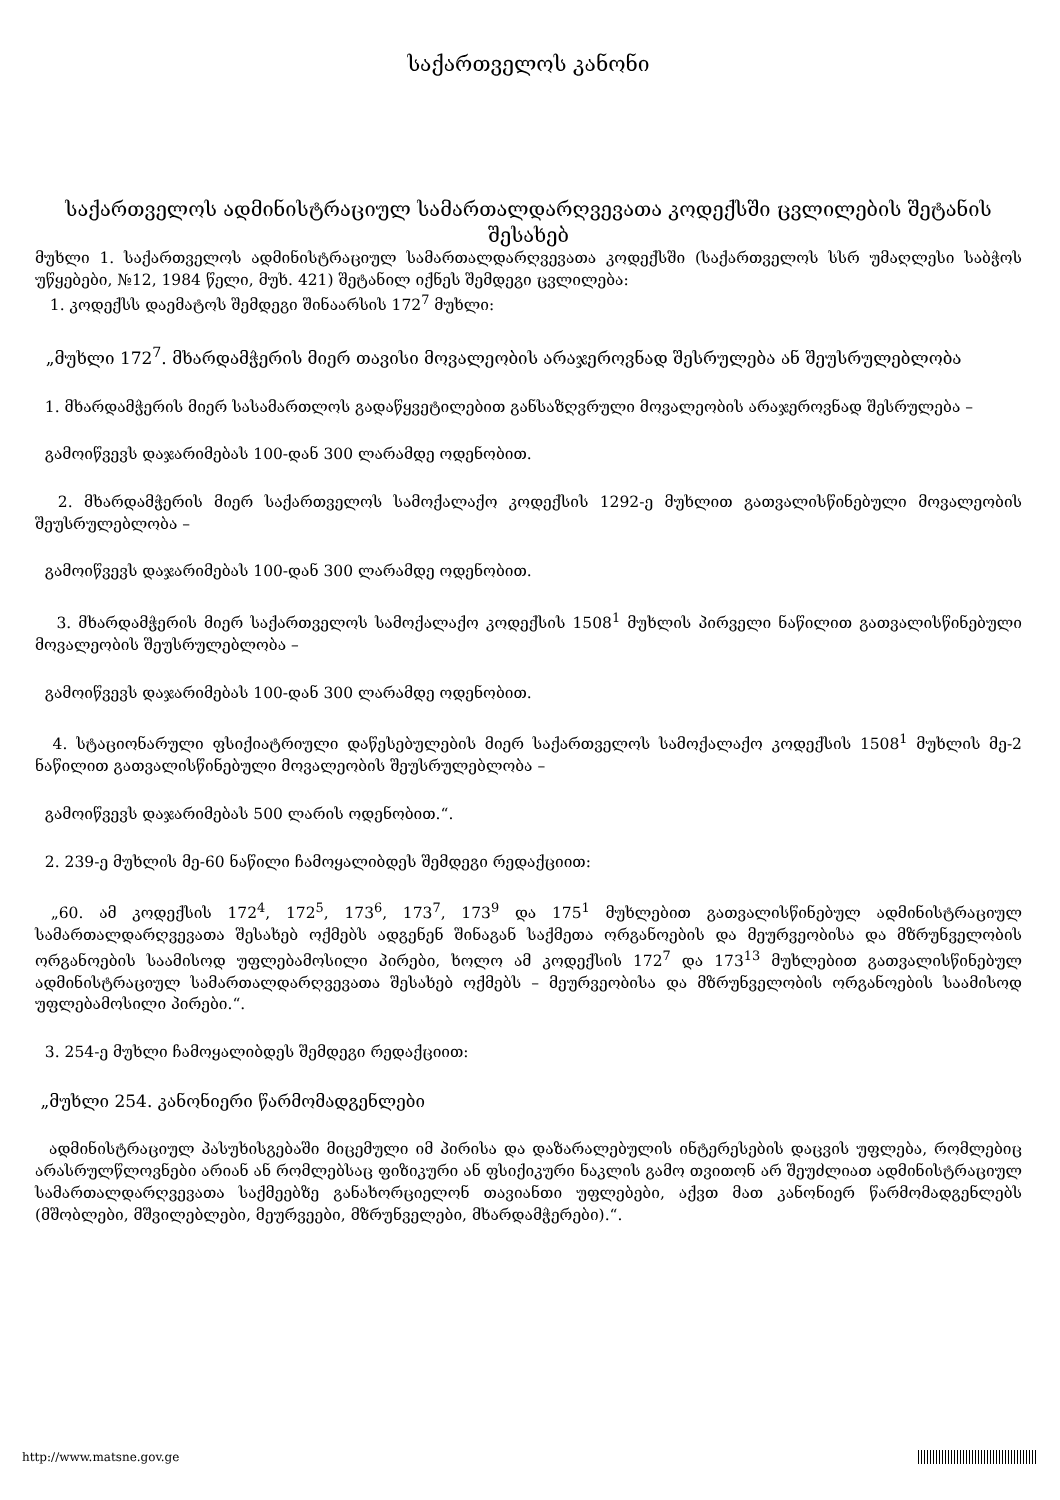საქართველოს კანონი
საქართველოს ადმინისტრაციულ სამართალდარღვევათა კოდექსში ცვლილების შეტანის შესახებ
მუხლი 1. საქართველოს ადმინისტრაციულ სამართალდარღვევათა კოდექსში (საქართველოს სსრ უმაღლესი საბჭოს უწყებები, №12, 1984 წელი, მუხ. 421) შეტანილ იქნეს შემდეგი ცვლილება:
1. კოდექსს დაემატოს შემდეგი შინაარსის 172<sup>7</sup> მუხლი:
„მუხლი 172<sup>7</sup>. მხარდამჭერის მიერ თავისი მოვალეობის არაჯეროვნად შესრულება ან შეუსრულებლობა
1. მხარდამჭერის მიერ სასამართლოს გადაწყვეტილებით განსაზღვრული მოვალეობის არაჯეროვნად შესრულება –
გამოიწვევს დაჯარიმებას 100-დან 300 ლარამდე ოდენობით.
2. მხარდამჭერის მიერ საქართველოს სამოქალაქო კოდექსის 1292-ე მუხლით გათვალისწინებული მოვალეობის შეუსრულებლობა –
გამოიწვევს დაჯარიმებას 100-დან 300 ლარამდე ოდენობით.
3. მხარდამჭერის მიერ საქართველოს სამოქალაქო კოდექსის 1508<sup>1</sup> მუხლის პირველი ნაწილით გათვალისწინებული მოვალეობის შეუსრულებლობა –
გამოიწვევს დაჯარიმებას 100-დან 300 ლარამდე ოდენობით.
4. სტაციონარული ფსიქიატრიული დაწესებულების მიერ საქართველოს სამოქალაქო კოდექსის 1508<sup>1</sup> მუხლის მე-2 ნაწილით გათვალისწინებული მოვალეობის შეუსრულებლობა –
გამოიწვევს დაჯარიმებას 500 ლარის ოდენობით.“.
2. 239-ე მუხლის მე-60 ნაწილი ჩამოყალიბდეს შემდეგი რედაქციით:
„60. ამ კოდექსის 172<sup>4</sup>, 172<sup>5</sup>, 173<sup>6</sup>, 173<sup>7</sup>, 173<sup>9</sup> და 175<sup>1</sup> მუხლებით გათვალისწინებულ ადმინისტრაციულ სამართალდარღვევათა შესახებ ოქმებს ადგენენ შინაგან საქმეთა ორგანოების და მეურვეობისა და მზრუნველობის ორგანოების საამისოდ უფლებამოსილი პირები, ხოლო ამ კოდექსის 172<sup>7</sup> და 173<sup>13</sup> მუხლებით გათვალისწინებულ ადმინისტრაციულ სამართალდარღვევათა შესახებ ოქმებს – მეურვეობისა და მზრუნველობის ორგანოების საამისოდ უფლებამოსილი პირები.“.
3. 254-ე მუხლი ჩამოყალიბდეს შემდეგი რედაქციით:
„მუხლი 254. კანონიერი წარმომადგენლები
ადმინისტრაციულ პასუხისგებაში მიცემული იმ პირისა და დაზარალებულის ინტერესების დაცვის უფლება, რომლებიც არასრულწლოვნები არიან ან რომლებსაც ფიზიკური ან ფსიქიკური ნაკლის გამო თვითონ არ შეუძლიათ ადმინისტრაციულ სამართალდარღვევათა საქმეებზე განახორციელონ თავიანთი უფლებები, აქვთ მათ კანონიერ წარმომადგენლებს (მშობლები, მშვილებლები, მეურვეები, მზრუნველები, მხარდამჭერები).“.
http://www.matsne.gov.ge